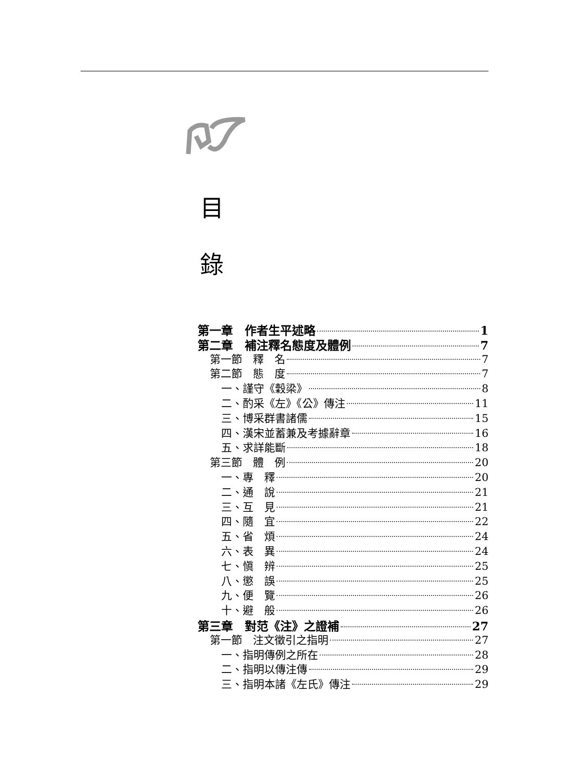目
錄
第一章　作者生平述略 1
第二章　補注釋名態度及體例 7
第一節　釋　名 7
第二節　態　度 7
一、謹守《穀梁》 8
二、酌采《左》《公》傳注 11
三、博采群書諸儒 15
四、漢宋並蓄兼及考據辭章 16
五、求詳能斷 18
第三節　體　例 20
一、專　釋 20
二、通　說 21
三、互　見 21
四、隨　宜 22
五、省　煩 24
六、表　異 24
七、愼　辨 25
八、懲　誤 25
九、便　覽 26
十、避　般 26
第三章　對范《注》之證補 27
第一節　注文徵引之指明 27
一、指明傳例之所在 28
二、指明以傳注傳 29
三、指明本諸《左氏》傳注 29